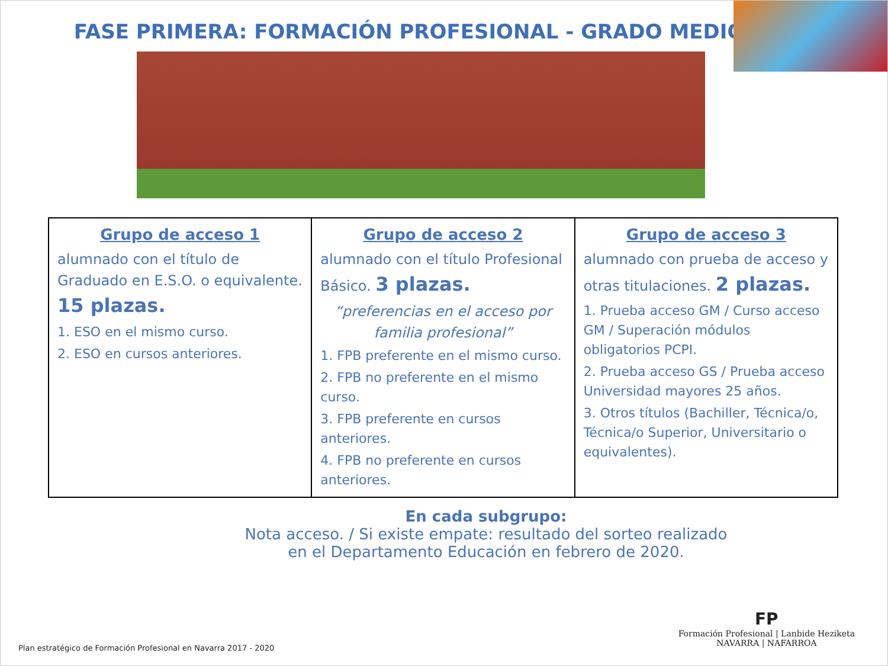FASE PRIMERA: FORMACIÓN PROFESIONAL - GRADO MEDIO
| Grupo de acceso 1 alumnado con el título de Graduado en E.S.O. o equivalente. 15 plazas. 1. ESO en el mismo curso. 2. ESO en cursos anteriores. | Grupo de acceso 2 alumnado con el título Profesional Básico. 3 plazas. “preferencias en el acceso por familia profesional” 1. FPB preferente en el mismo curso. 2. FPB no preferente en el mismo curso. 3. FPB preferente en cursos anteriores. 4. FPB no preferente en cursos anteriores. | Grupo de acceso 3 alumnado con prueba de acceso y otras titulaciones. 2 plazas. 1. Prueba acceso GM / Curso acceso GM / Superación módulos obligatorios PCPI. 2. Prueba acceso GS / Prueba acceso Universidad mayores 25 años. 3. Otros títulos (Bachiller, Técnica/o, Técnica/o Superior, Universitario o equivalentes). |
En cada subgrupo:
Nota acceso. / Si existe empate: resultado del sorteo realizado
en el Departamento Educación en febrero de 2020.
Plan estratégico de Formación Profesional en Navarra 2017 - 2020
FP
Formación Profesional | Lanbide Heziketa
NAVARRA | NAFARROA